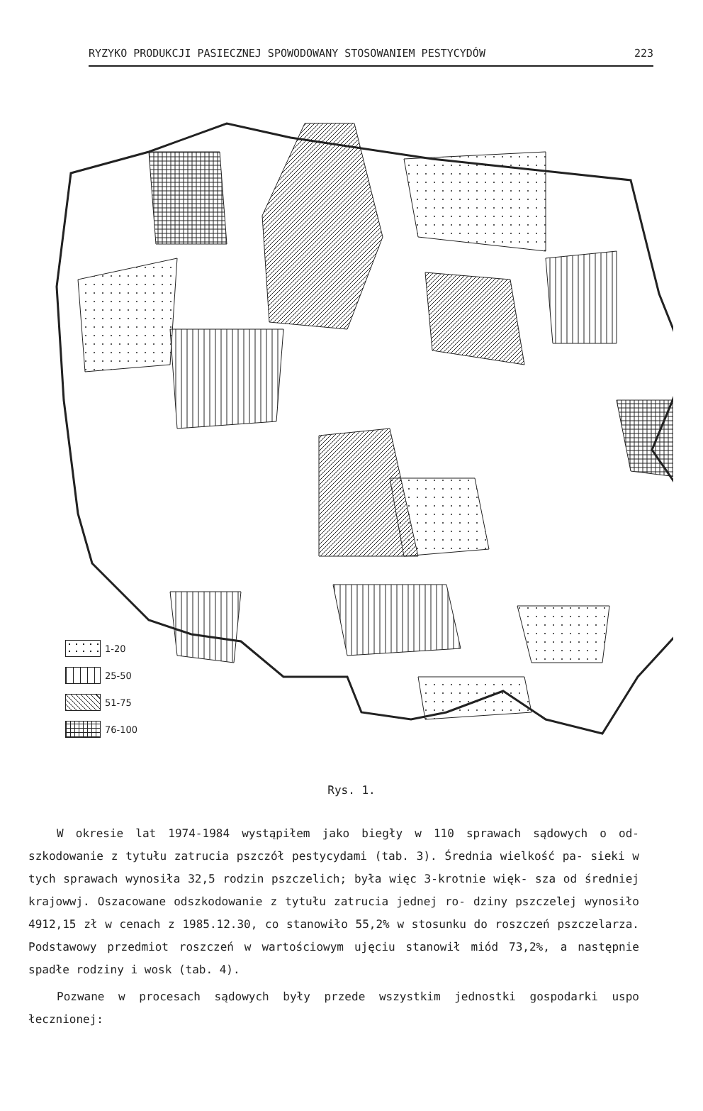RYZYKO PRODUKCJI PASIECZNEJ SPOWODOWANY STOSOWANIEM PESTYCYDÓW 223
1-20
25-50
51-75
76-100
Rys. 1.
W okresie lat 1974-1984 wystąpiłem jako biegły w 110 sprawach sądowych o od- szkodowanie z tytułu zatrucia pszczół pestycydami (tab. 3). Średnia wielkość pa- sieki w tych sprawach wynosiła 32,5 rodzin pszczelich; była więc 3-krotnie więk- sza od średniej krajowwj. Oszacowane odszkodowanie z tytułu zatrucia jednej ro- dziny pszczelej wynosiło 4912,15 zł w cenach z 1985.12.30, co stanowiło 55,2% w stosunku do roszczeń pszczelarza. Podstawowy przedmiot roszczeń w wartościowym ujęciu stanowił miód 73,2%, a następnie spadłe rodziny i wosk (tab. 4).
Pozwane w procesach sądowych były przede wszystkim jednostki gospodarki uspo łecznionej: